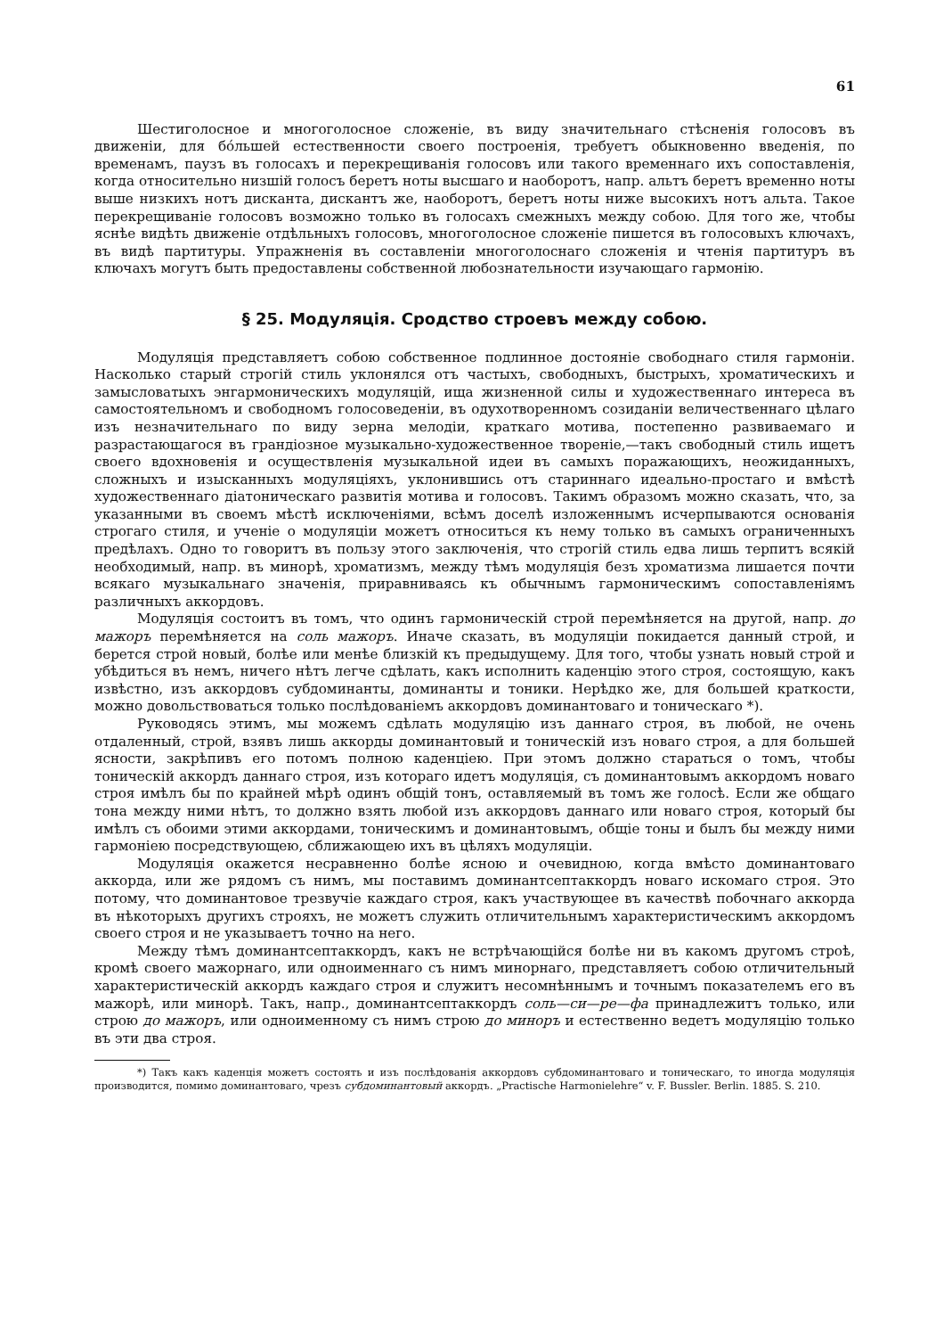61
Шестиголосное и многоголосное сложеніе, въ виду значительнаго стѣсненія голосовъ въ движеніи, для бо́льшей естественности своего построенія, требуетъ обыкновенно введенія, по временамъ, паузъ въ голосахъ и перекрещиванія голосовъ или такого временнаго ихъ сопоставленія, когда относительно низшій голосъ беретъ ноты высшаго и наоборотъ, напр. альтъ беретъ временно ноты выше низкихъ нотъ дисканта, дискантъ же, наоборотъ, беретъ ноты ниже высокихъ нотъ альта. Такое перекрещиваніе голосовъ возможно только въ голосахъ смежныхъ между собою. Для того же, чтобы яснѣе видѣть движеніе отдѣльныхъ голосовъ, многоголосное сложеніе пишется въ голосовыхъ ключахъ, въ видѣ партитуры. Упражненія въ составленіи многоголоснаго сложенія и чтенія партитуръ въ ключахъ могутъ быть предоставлены собственной любознательности изучающаго гармонію.
§ 25. Модуляція. Сродство строевъ между собою.
Модуляція представляетъ собою собственное подлинное достояніе свободнаго стиля гармоніи. Насколько старый строгій стиль уклонялся отъ частыхъ, свободныхъ, быстрыхъ, хроматическихъ и замысловатыхъ энгармоническихъ модуляцій, ища жизненной силы и художественнаго интереса въ самостоятельномъ и свободномъ голосоведеніи, въ одухотворенномъ созиданіи величественнаго цѣлаго изъ незначительнаго по виду зерна мелодіи, краткаго мотива, постепенно развиваемаго и разрастающагося въ грандіозное музыкально-художественное твореніе,—такъ свободный стиль ищетъ своего вдохновенія и осуществленія музыкальной идеи въ самыхъ поражающихъ, неожиданныхъ, сложныхъ и изысканныхъ модуляціяхъ, уклонившись отъ стариннаго идеально-простаго и вмѣстѣ художественнаго діатоническаго развитія мотива и голосовъ. Такимъ образомъ можно сказать, что, за указанными въ своемъ мѣстѣ исключеніями, всѣмъ доселѣ изложеннымъ исчерпываются основанія строгаго стиля, и ученіе о модуляціи можетъ относиться къ нему только въ самыхъ ограниченныхъ предѣлахъ. Одно то говоритъ въ пользу этого заключенія, что строгій стиль едва лишь терпитъ всякій необходимый, напр. въ минорѣ, хроматизмъ, между тѣмъ модуляція безъ хроматизма лишается почти всякаго музыкальнаго значенія, приравниваясь къ обычнымъ гармоническимъ сопоставленіямъ различныхъ аккордовъ.
Модуляція состоитъ въ томъ, что одинъ гармоническій строй перемѣняется на другой, напр. до мажоръ перемѣняется на соль мажоръ. Иначе сказать, въ модуляціи покидается данный строй, и берется строй новый, болѣе или менѣе близкій къ предыдущему. Для того, чтобы узнать новый строй и убѣдиться въ немъ, ничего нѣтъ легче сдѣлать, какъ исполнить каденцію этого строя, состоящую, какъ извѣстно, изъ аккордовъ субдоминанты, доминанты и тоники. Нерѣдко же, для большей краткости, можно довольствоваться только послѣдованіемъ аккордовъ доминантоваго и тоническаго *).
Руководясь этимъ, мы можемъ сдѣлать модуляцію изъ даннаго строя, въ любой, не очень отдаленный, строй, взявъ лишь аккорды доминантовый и тоническій изъ новаго строя, а для большей ясности, закрѣпивъ его потомъ полною каденціею. При этомъ должно стараться о томъ, чтобы тоническій аккордъ даннаго строя, изъ котораго идетъ модуляція, съ доминантовымъ аккордомъ новаго строя имѣлъ бы по крайней мѣрѣ одинъ общій тонъ, оставляемый въ томъ же голосѣ. Если же общаго тона между ними нѣтъ, то должно взять любой изъ аккордовъ даннаго или новаго строя, который бы имѣлъ съ обоими этими аккордами, тоническимъ и доминантовымъ, общіе тоны и былъ бы между ними гармоніею посредствующею, сближающею ихъ въ цѣляхъ модуляціи.
Модуляція окажется несравненно болѣе ясною и очевидною, когда вмѣсто доминантоваго аккорда, или же рядомъ съ нимъ, мы поставимъ доминантсептаккордъ новаго искомаго строя. Это потому, что доминантовое трезвучіе каждаго строя, какъ участвующее въ качествѣ побочнаго аккорда въ нѣкоторыхъ другихъ строяхъ, не можетъ служить отличительнымъ характеристическимъ аккордомъ своего строя и не указываетъ точно на него.
Между тѣмъ доминантсептаккордъ, какъ не встрѣчающійся болѣе ни въ какомъ другомъ строѣ, кромѣ своего мажорнаго, или одноименнаго съ нимъ минорнаго, представляетъ собою отличительный характеристическій аккордъ каждаго строя и служитъ несомнѣннымъ и точнымъ показателемъ его въ мажорѣ, или минорѣ. Такъ, напр., доминантсептаккордъ соль—си—ре—фа принадлежитъ только, или строю до мажоръ, или одноименному съ нимъ строю до миноръ и естественно ведетъ модуляцію только въ эти два строя.
*) Такъ какъ каденція можетъ состоять и изъ послѣдованія аккордовъ субдоминантоваго и тоническаго, то иногда модуляція производится, помимо доминантоваго, чрезъ субдоминантовый аккордъ. „Practische Harmonielehre“ v. F. Bussler. Berlin. 1885. S. 210.